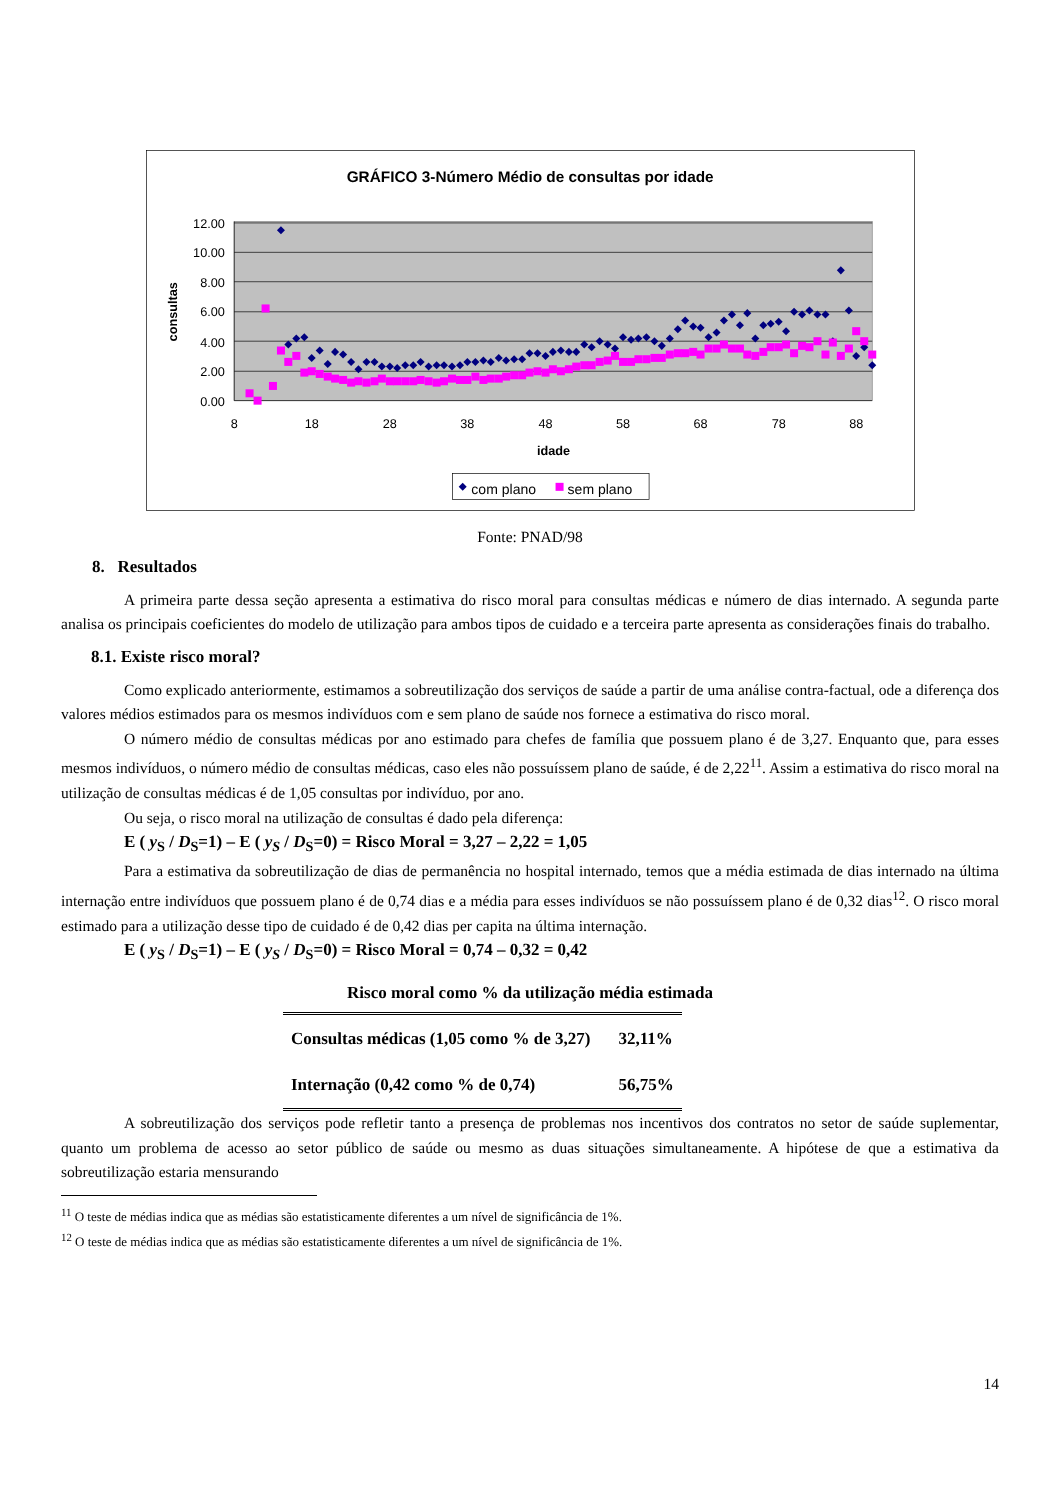GRÁFICO 3-Número Médio de consultas por idade
12.00
10.00
8.00
6.00
4.00
2.00
0.00
8
18
28
38
48
58
68
78
88
idade
consultas
com plano
sem plano
Fonte: PNAD/98
8. Resultados
A primeira parte dessa seção apresenta a estimativa do risco moral para consultas médicas e número de dias internado. A segunda parte analisa os principais coeficientes do modelo de utilização para ambos tipos de cuidado e a terceira parte apresenta as considerações finais do trabalho.
8.1. Existe risco moral?
Como explicado anteriormente, estimamos a sobreutilização dos serviços de saúde a partir de uma análise contra-factual, ode a diferença dos valores médios estimados para os mesmos indivíduos com e sem plano de saúde nos fornece a estimativa do risco moral.
O número médio de consultas médicas por ano estimado para chefes de família que possuem plano é de 3,27. Enquanto que, para esses mesmos indivíduos, o número médio de consultas médicas, caso eles não possuíssem plano de saúde, é de 2,22<sup>11</sup>. Assim a estimativa do risco moral na utilização de consultas médicas é de 1,05 consultas por indivíduo, por ano.
Ou seja, o risco moral na utilização de consultas é dado pela diferença:
E ( y<sub>S</sub> / D<sub>S</sub>=1) – E ( y<sub>S</sub> / D<sub>S</sub>=0) = Risco Moral = 3,27 – 2,22 = 1,05
Para a estimativa da sobreutilização de dias de permanência no hospital internado, temos que a média estimada de dias internado na última internação entre indivíduos que possuem plano é de 0,74 dias e a média para esses indivíduos se não possuíssem plano é de 0,32 dias<sup>12</sup>. O risco moral estimado para a utilização desse tipo de cuidado é de 0,42 dias per capita na última internação.
E ( y<sub>S</sub> / D<sub>S</sub>=1) – E ( y<sub>S</sub> / D<sub>S</sub>=0) = Risco Moral = 0,74 – 0,32 = 0,42
Risco moral como % da utilização média estimada
| Consultas médicas (1,05 como % de 3,27) | 32,11% |
| Internação (0,42 como % de 0,74) | 56,75% |
A sobreutilização dos serviços pode refletir tanto a presença de problemas nos incentivos dos contratos no setor de saúde suplementar, quanto um problema de acesso ao setor público de saúde ou mesmo as duas situações simultaneamente. A hipótese de que a estimativa da sobreutilização estaria mensurando
<sup>11</sup> O teste de médias indica que as médias são estatisticamente diferentes a um nível de significância de 1%.
<sup>12</sup> O teste de médias indica que as médias são estatisticamente diferentes a um nível de significância de 1%.
14